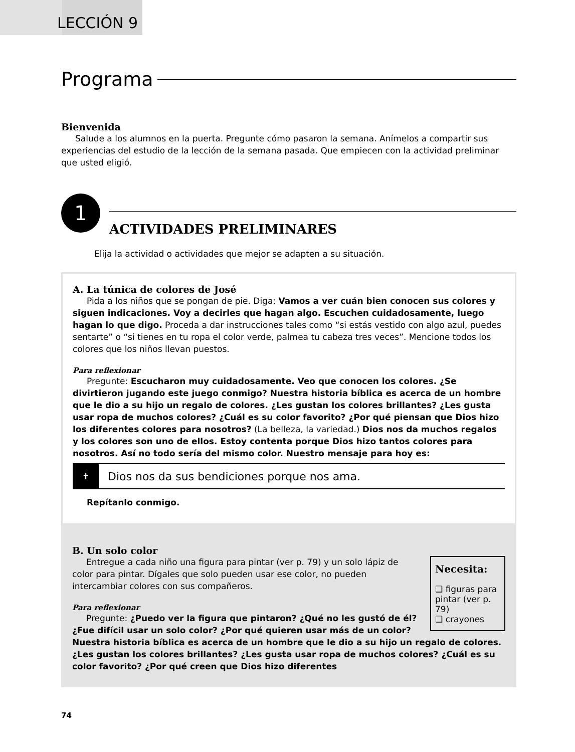LECCIÓN 9
Programa
Bienvenida
Salude a los alumnos en la puerta. Pregunte cómo pasaron la semana. Anímelos a compartir sus experiencias del estudio de la lección de la semana pasada. Que empiecen con la actividad preliminar que usted eligió.
1
ACTIVIDADES PRELIMINARES
Elija la actividad o actividades que mejor se adapten a su situación.
A. La túnica de colores de José
Pida a los niños que se pongan de pie. Diga: Vamos a ver cuán bien conocen sus colores y siguen indicaciones. Voy a decirles que hagan algo. Escuchen cuidadosamente, luego hagan lo que digo. Proceda a dar instrucciones tales como “si estás vestido con algo azul, puedes sentarte” o “si tienes en tu ropa el color verde, palmea tu cabeza tres veces”. Mencione todos los colores que los niños llevan puestos.
Para reflexionar
Pregunte: Escucharon muy cuidadosamente. Veo que conocen los colores. ¿Se divirtieron jugando este juego conmigo? Nuestra historia bíblica es acerca de un hombre que le dio a su hijo un regalo de colores. ¿Les gustan los colores brillantes? ¿Les gusta usar ropa de muchos colores? ¿Cuál es su color favorito? ¿Por qué piensan que Dios hizo los diferentes colores para nosotros? (La belleza, la variedad.) Dios nos da muchos regalos y los colores son uno de ellos. Estoy contenta porque Dios hizo tantos colores para nosotros. Así no todo sería del mismo color. Nuestro mensaje para hoy es:
✝
Dios nos da sus bendiciones porque nos ama.
Repítanlo conmigo.
B. Un solo color
Necesita:
❑ figuras para pintar (ver p. 79)
❑ crayones
Entregue a cada niño una figura para pintar (ver p. 79) y un solo lápiz de color para pintar. Dígales que solo pueden usar ese color, no pueden intercambiar colores con sus compañeros.
Para reflexionar
Pregunte: ¿Puedo ver la figura que pintaron? ¿Qué no les gustó de él? ¿Fue difícil usar un solo color? ¿Por qué quieren usar más de un color? Nuestra historia bíblica es acerca de un hombre que le dio a su hijo un regalo de colores. ¿Les gustan los colores brillantes? ¿Les gusta usar ropa de muchos colores? ¿Cuál es su color favorito? ¿Por qué creen que Dios hizo diferentes
74